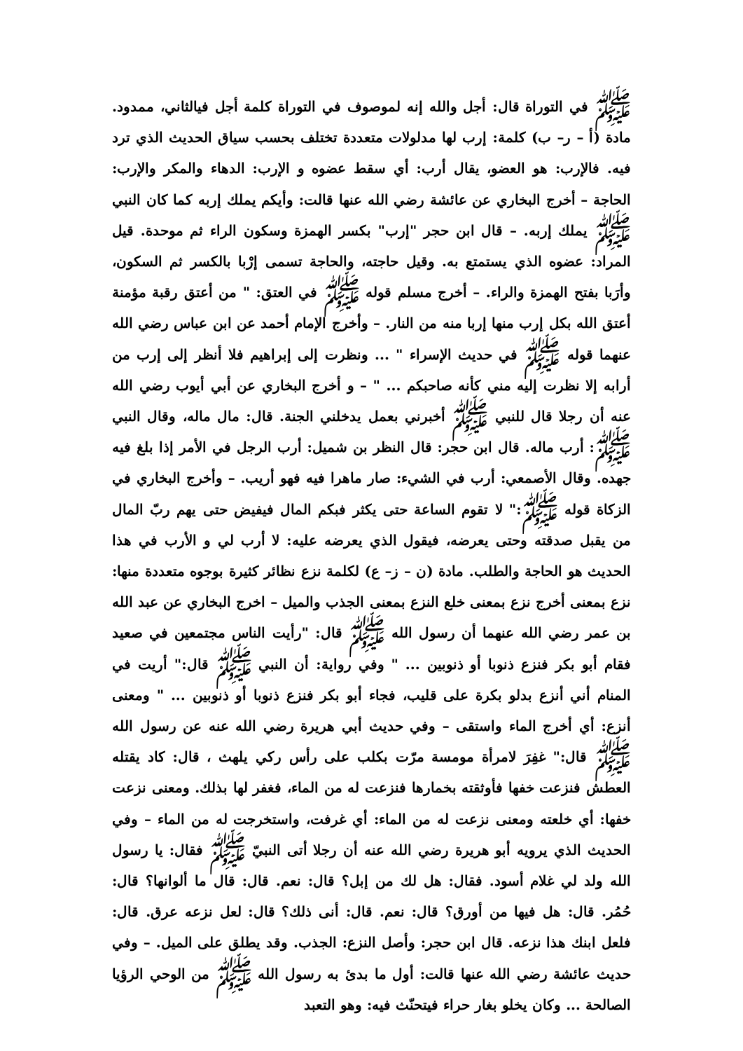ﷺ في التوراة قال: أجل والله إنه لموصوف في التوراة كلمة أجل فيالثاني، ممدود. مادة (أ – ر– ب) كلمة: إرب لها مدلولات متعددة تختلف بحسب سياق الحديث الذي ترد فيه. فالإرب: هو العضو، يقال أرب: أي سقط عضوه و الإرب: الدهاء والمكر والإرب: الحاجة – أخرج البخاري عن عائشة رضي الله عنها قالت: وأيكم يملك إربه كما كان النبي ﷺ يملك إربه. – قال ابن حجر "إرب" بكسر الهمزة وسكون الراء ثم موحدة. قيل المراد: عضوه الذي يستمتع به. وقيل حاجته، والحاجة تسمى إرْبا بالكسر ثم السكون، وأرَبا بفتح الهمزة والراء. – أخرج مسلم قوله ﷺ في العتق: " من أعتق رقبة مؤمنة أعتق الله بكل إرب منها إربا منه من النار. – وأخرج الإمام أحمد عن ابن عباس رضي الله عنهما قوله ﷺ في حديث الإسراء " ... ونظرت إلى إبراهيم فلا أنظر إلى إرب من أرابه إلا نظرت إليه مني كأنه صاحبكم ... " – و أخرج البخاري عن أبي أيوب رضي الله عنه أن رجلا قال للنبي ﷺ أخبرني بعمل يدخلني الجنة. قال: مال ماله، وقال النبي ﷺ: أرب ماله. قال ابن حجر: قال النظر بن شميل: أرب الرجل في الأمر إذا بلغ فيه جهده. وقال الأصمعي: أرب في الشيء: صار ماهرا فيه فهو أريب. – وأخرج البخاري في الزكاة قوله ﷺ:" لا تقوم الساعة حتى يكثر فبكم المال فيفيض حتى يهم ربّ المال من يقبل صدقته وحتى يعرضه، فيقول الذي يعرضه عليه: لا أرب لي و الأرب في هذا الحديث هو الحاجة والطلب. مادة (ن – ز– ع) لكلمة نزع نظائر كثيرة بوجوه متعددة منها: نزع بمعنى أخرج نزع بمعنى خلع النزع بمعنى الجذب والميل – اخرج البخاري عن عبد الله بن عمر رضي الله عنهما أن رسول الله ﷺ قال: "رأيت الناس مجتمعين في صعيد فقام أبو بكر فنزع ذنوبا أو ذنوبين ... " وفي رواية: أن النبي ﷺ قال:" أريت في المنام أني أنزع بدلو بكرة على قليب، فجاء أبو بكر فنزع ذنوبا أو ذنوبين ... " ومعنى أنزع: أي أخرج الماء واستقى – وفي حديث أبي هريرة رضي الله عنه عن رسول الله ﷺ قال:" غفِرَ لامرأة مومسة مرّت بكلب على رأس ركي يلهث ، قال: كاد يقتله العطش فنزعت خفها فأوثقته بخمارها فنزعت له من الماء، فغفر لها بذلك. ومعنى نزعت خفها: أي خلعته ومعنى نزعت له من الماء: أي غرفت، واستخرجت له من الماء – وفي الحديث الذي يرويه أبو هريرة رضي الله عنه أن رجلا أتى النبيّ ﷺ فقال: يا رسول الله ولد لي غلام أسود. فقال: هل لك من إبل؟ قال: نعم. قال: قال ما ألوانها؟ قال: حُمُر. قال: هل فيها من أورق؟ قال: نعم. قال: أنى ذلك؟ قال: لعل نزعه عرق. قال: فلعل ابنك هذا نزعه. قال ابن حجر: وأصل النزع: الجذب. وقد يطلق على الميل. – وفي حديث عائشة رضي الله عنها قالت: أول ما بدئ به رسول الله ﷺ من الوحي الرؤيا الصالحة ... وكان يخلو بغار حراء فيتحنّث فيه: وهو التعبد